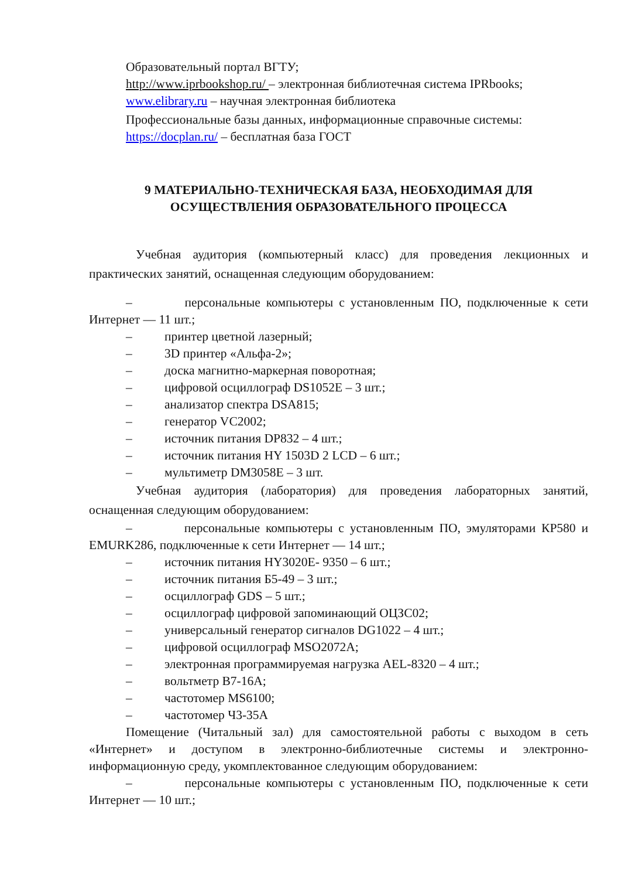Образовательный портал ВГТУ;
http://www.iprbookshop.ru/ – электронная библиотечная система IPRbooks;
www.elibrary.ru – научная электронная библиотека
Профессиональные базы данных, информационные справочные системы:
https://docplan.ru/ – бесплатная база ГОСТ
9 МАТЕРИАЛЬНО-ТЕХНИЧЕСКАЯ БАЗА, НЕОБХОДИМАЯ ДЛЯ
ОСУЩЕСТВЛЕНИЯ ОБРАЗОВАТЕЛЬНОГО ПРОЦЕССА
Учебная аудитория (компьютерный класс) для проведения лекционных и практических занятий, оснащенная следующим оборудованием:
– персональные компьютеры с установленным ПО, подключенные к сети Интернет — 11 шт.;
– принтер цветной лазерный;
– 3D принтер «Альфа-2»;
– доска магнитно-маркерная поворотная;
– цифровой осциллограф DS1052E – 3 шт.;
– анализатор спектра DSA815;
– генератор VC2002;
– источник питания DP832 – 4 шт.;
– источник питания HY 1503D 2 LCD – 6 шт.;
– мультиметр DM3058E – 3 шт.
Учебная аудитория (лаборатория) для проведения лабораторных занятий, оснащенная следующим оборудованием:
– персональные компьютеры с установленным ПО, эмуляторами КР580 и EMURK286, подключенные к сети Интернет — 14 шт.;
– источник питания HY3020E- 9350 – 6 шт.;
– источник питания Б5-49 – 3 шт.;
– осциллограф GDS – 5 шт.;
– осциллограф цифровой запоминающий ОЦЗС02;
– универсальный генератор сигналов DG1022 – 4 шт.;
– цифровой осциллограф MSO2072A;
– электронная программируемая нагрузка AEL-8320 – 4 шт.;
– вольтметр В7-16А;
– частотомер MS6100;
– частотомер Ч3-35А
Помещение (Читальный зал) для самостоятельной работы с выходом в сеть «Интернет» и доступом в электронно-библиотечные системы и электронно-информационную среду, укомплектованное следующим оборудованием:
– персональные компьютеры с установленным ПО, подключенные к сети Интернет — 10 шт.;